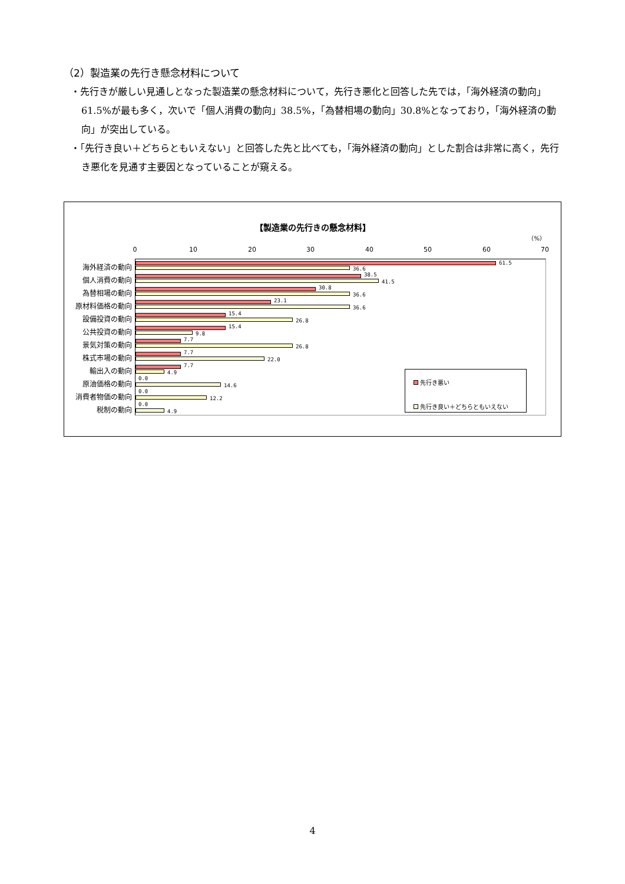（2）製造業の先行き懸念材料について
・先行きが厳しい見通しとなった製造業の懸念材料について，先行き悪化と回答した先では，「海外経済の動向」61.5%が最も多く，次いで「個人消費の動向」38.5%，「為替相場の動向」30.8%となっており，「海外経済の動向」が突出している。
・「先行き良い＋どちらともいえない」と回答した先と比べても，「海外経済の動向」とした割合は非常に高く，先行き悪化を見通す主要因となっていることが窺える。
【製造業の先行きの懸念材料】
（%）
0 10 20 30 40 50 60 70
海外経済の動向 61.5
36.6
個人消費の動向 38.5
41.5
為替相場の動向 30.8
36.6
原材料価格の動向 23.1
36.6
設備投資の動向 15.4
26.8
公共投資の動向 15.4
9.8
景気対策の動向 7.7
26.8
株式市場の動向 7.7
22.0
輸出入の動向 7.7
4.9
原油価格の動向 0.0
14.6
消費者物価の動向 0.0
12.2
税制の動向 0.0
4.9
先行き悪い
先行き良い＋どちらともいえない
4